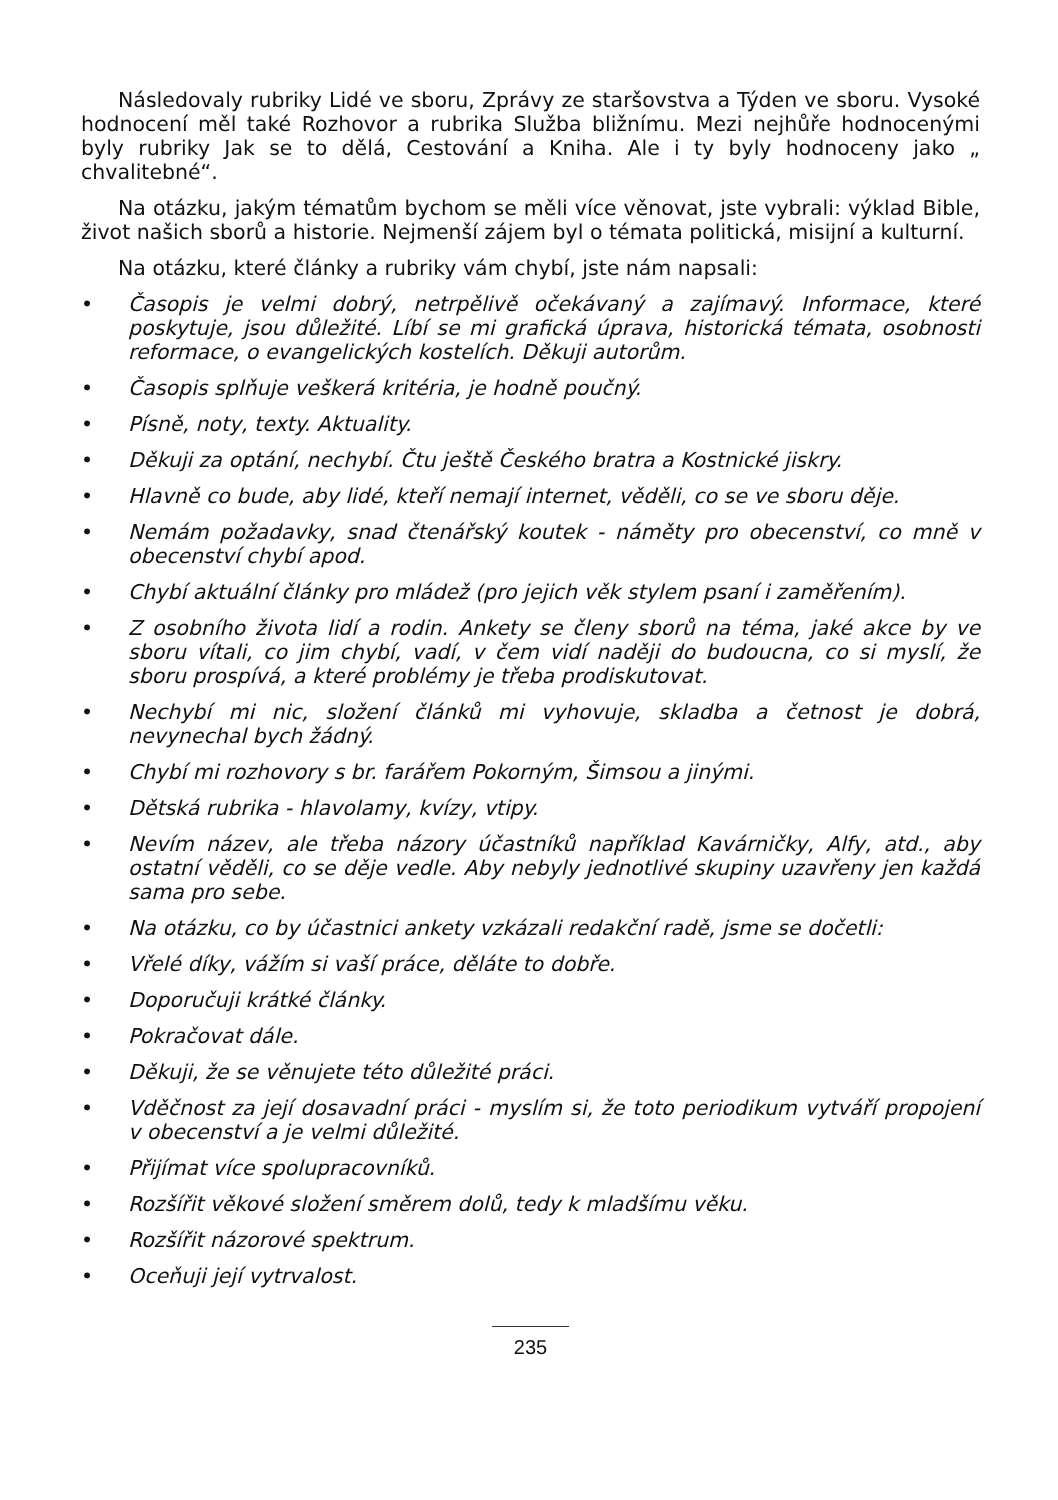Následovaly rubriky Lidé ve sboru, Zprávy ze staršovstva a Týden ve sboru. Vysoké hodnocení měl také Rozhovor a rubrika Služba bližnímu. Mezi nejhůře hodnocenými byly rubriky Jak se to dělá, Cestování a Kniha. Ale i ty byly hodnoceny jako „ chvalitebné“.
Na otázku, jakým tématům bychom se měli více věnovat, jste vybrali: výklad Bible, život našich sborů a historie. Nejmenší zájem byl o témata politická, misijní a kulturní.
Na otázku, které články a rubriky vám chybí, jste nám napsali:
• Časopis je velmi dobrý, netrpělivě očekávaný a zajímavý. Informace, které poskytuje, jsou důležité. Líbí se mi grafická úprava, historická témata, osobnosti reformace, o evangelických kostelích. Děkuji autorům.
• Časopis splňuje veškerá kritéria, je hodně poučný.
• Písně, noty, texty. Aktuality.
• Děkuji za optání, nechybí. Čtu ještě Českého bratra a Kostnické jiskry.
• Hlavně co bude, aby lidé, kteří nemají internet, věděli, co se ve sboru děje.
• Nemám požadavky, snad čtenářský koutek - náměty pro obecenství, co mně v obecenství chybí apod.
• Chybí aktuální články pro mládež (pro jejich věk stylem psaní i zaměřením).
• Z osobního života lidí a rodin. Ankety se členy sborů na téma, jaké akce by ve sboru vítali, co jim chybí, vadí, v čem vidí naději do budoucna, co si myslí, že sboru prospívá, a které problémy je třeba prodiskutovat.
• Nechybí mi nic, složení článků mi vyhovuje, skladba a četnost je dobrá, nevynechal bych žádný.
• Chybí mi rozhovory s br. farářem Pokorným, Šimsou a jinými.
• Dětská rubrika - hlavolamy, kvízy, vtipy.
• Nevím název, ale třeba názory účastníků například Kavárničky, Alfy, atd., aby ostatní věděli, co se děje vedle. Aby nebyly jednotlivé skupiny uzavřeny jen každá sama pro sebe.
• Na otázku, co by účastnici ankety vzkázali redakční radě, jsme se dočetli:
• Vřelé díky, vážím si vaší práce, děláte to dobře.
• Doporučuji krátké články.
• Pokračovat dále.
• Děkuji, že se věnujete této důležité práci.
• Vděčnost za její dosavadní práci - myslím si, že toto periodikum vytváří propojení v obecenství a je velmi důležité.
• Přijímat více spolupracovníků.
• Rozšířit věkové složení směrem dolů, tedy k mladšímu věku.
• Rozšířit názorové spektrum.
• Oceňuji její vytrvalost.
235